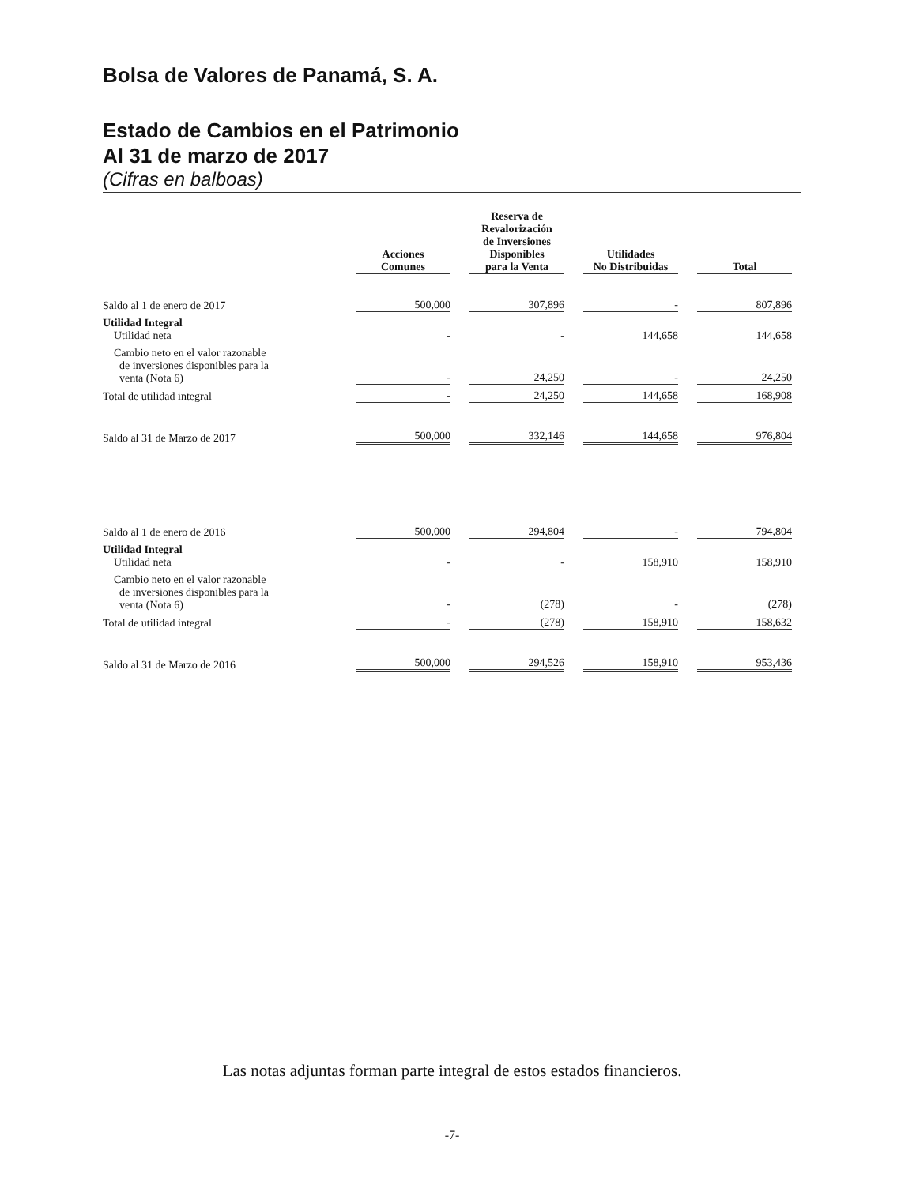Bolsa de Valores de Panamá, S. A.
Estado de Cambios en el Patrimonio
Al 31 de marzo de 2017
(Cifras en balboas)
| | Acciones Comunes | Reserva de Revalorización de Inversiones Disponibles para la Venta | Utilidades No Distribuidas | Total |
| --- | --- | --- | --- | --- |
| Saldo al 1 de enero de 2017 | 500,000 | 307,896 | - | 807,896 |
| Utilidad Integral Utilidad neta | - | - | 144,658 | 144,658 |
| Cambio neto en el valor razonable de inversiones disponibles para la venta (Nota 6) | - | 24,250 | - | 24,250 |
| Total de utilidad integral | - | 24,250 | 144,658 | 168,908 |
| Saldo al 31 de Marzo de 2017 | 500,000 | 332,146 | 144,658 | 976,804 |
| Saldo al 1 de enero de 2016 | 500,000 | 294,804 | - | 794,804 |
| Utilidad Integral Utilidad neta | - | - | 158,910 | 158,910 |
| Cambio neto en el valor razonable de inversiones disponibles para la venta (Nota 6) | - | (278) | - | (278) |
| Total de utilidad integral | - | (278) | 158,910 | 158,632 |
| Saldo al 31 de Marzo de 2016 | 500,000 | 294,526 | 158,910 | 953,436 |
Las notas adjuntas forman parte integral de estos estados financieros.
-7-